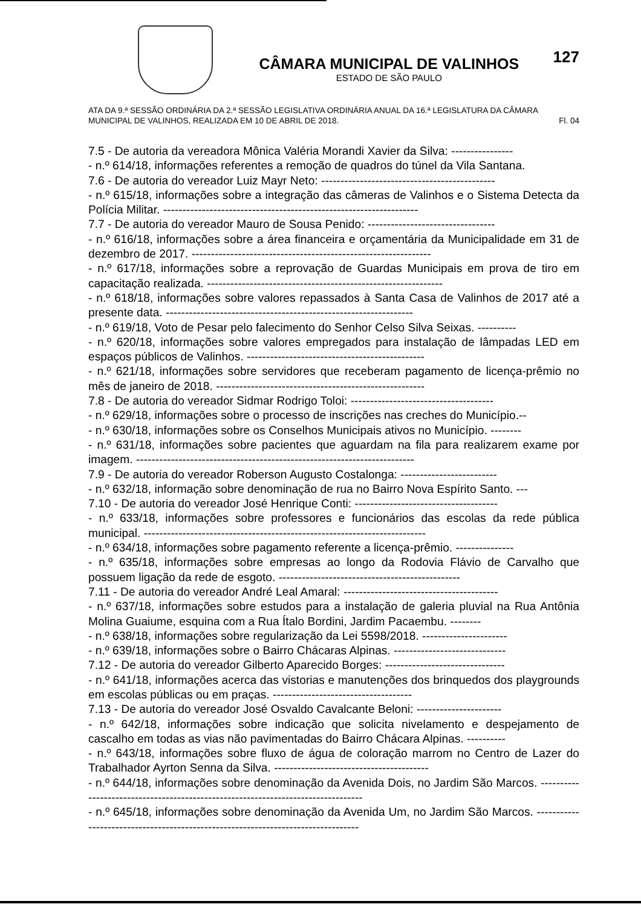CÂMARA MUNICIPAL DE VALINHOS
ESTADO DE SÃO PAULO
127
ATA DA 9.ª SESSÃO ORDINÁRIA DA 2.ª SESSÃO LEGISLATIVA ORDINÁRIA ANUAL DA 16.ª LEGISLATURA DA CÂMARA MUNICIPAL DE VALINHOS, REALIZADA EM 10 DE ABRIL DE 2018. Fl. 04
7.5 - De autoria da vereadora Mônica Valéria Morandi Xavier da Silva: ----------------
- n.º 614/18, informações referentes a remoção de quadros do túnel da Vila Santana.
7.6 - De autoria do vereador Luiz Mayr Neto: ---------------------------------------------
- n.º 615/18, informações sobre a integração das câmeras de Valinhos e o Sistema Detecta da Polícia Militar. ------------------------------------------------------------------
7.7 - De autoria do vereador Mauro de Sousa Penido: ---------------------------------
- n.º 616/18, informações sobre a área financeira e orçamentária da Municipalidade em 31 de dezembro de 2017. --------------------------------------------------------------
- n.º 617/18, informações sobre a reprovação de Guardas Municipais em prova de tiro em capacitação realizada. -------------------------------------------------------------
- n.º 618/18, informações sobre valores repassados à Santa Casa de Valinhos de 2017 até a presente data. ----------------------------------------------------------------
- n.º 619/18, Voto de Pesar pelo falecimento do Senhor Celso Silva Seixas. ----------
- n.º 620/18, informações sobre valores empregados para instalação de lâmpadas LED em espaços públicos de Valinhos. ----------------------------------------------
- n.º 621/18, informações sobre servidores que receberam pagamento de licença-prêmio no mês de janeiro de 2018. ------------------------------------------------------
7.8 - De autoria do vereador Sidmar Rodrigo Toloi: -------------------------------------
- n.º 629/18, informações sobre o processo de inscrições nas creches do Município.--
- n.º 630/18, informações sobre os Conselhos Municipais ativos no Município. --------
- n.º 631/18, informações sobre pacientes que aguardam na fila para realizarem exame por imagem. ------------------------------------------------------------------------
7.9 - De autoria do vereador Roberson Augusto Costalonga: -------------------------
- n.º 632/18, informação sobre denominação de rua no Bairro Nova Espírito Santo. ---
7.10 - De autoria do vereador José Henrique Conti: -------------------------------------
- n.º 633/18, informações sobre professores e funcionários das escolas da rede pública municipal. -------------------------------------------------------------------------
- n.º 634/18, informações sobre pagamento referente a licença-prêmio. ---------------
- n.º 635/18, informações sobre empresas ao longo da Rodovia Flávio de Carvalho que possuem ligação da rede de esgoto. -----------------------------------------------
7.11 - De autoria do vereador André Leal Amaral: ----------------------------------------
- n.º 637/18, informações sobre estudos para a instalação de galeria pluvial na Rua Antônia Molina Guaiume, esquina com a Rua Ítalo Bordini, Jardim Pacaembu. --------
- n.º 638/18, informações sobre regularização da Lei 5598/2018. ----------------------
- n.º 639/18, informações sobre o Bairro Chácaras Alpinas. -----------------------------
7.12 - De autoria do vereador Gilberto Aparecido Borges: -------------------------------
- n.º 641/18, informações acerca das vistorias e manutenções dos brinquedos dos playgrounds em escolas públicas ou em praças. ------------------------------------
7.13 - De autoria do vereador José Osvaldo Cavalcante Beloni: ----------------------
- n.º 642/18, informações sobre indicação que solicita nivelamento e despejamento de cascalho em todas as vias não pavimentadas do Bairro Chácara Alpinas. ----------
- n.º 643/18, informações sobre fluxo de água de coloração marrom no Centro de Lazer do Trabalhador Ayrton Senna da Silva. ----------------------------------------
- n.º 644/18, informações sobre denominação da Avenida Dois, no Jardim São Marcos. ---------------------------------------------------------------------------------
- n.º 645/18, informações sobre denominação da Avenida Um, no Jardim São Marcos. ---------------------------------------------------------------------------------